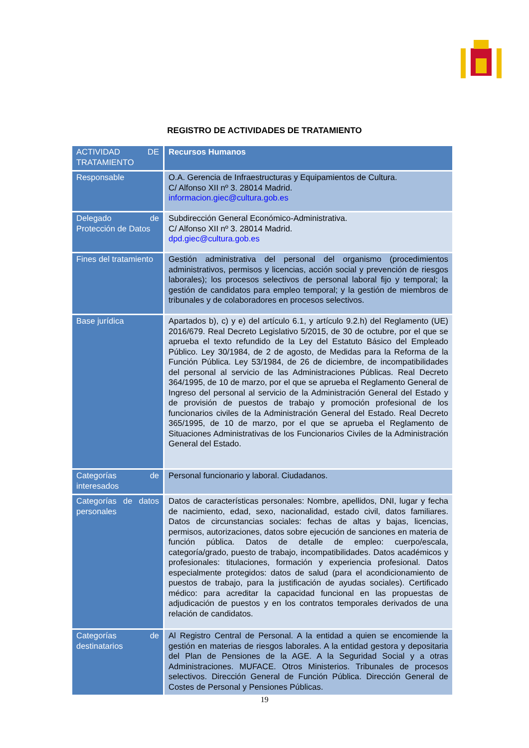REGISTRO DE ACTIVIDADES DE TRATAMIENTO
| ACTIVIDAD DE TRATAMIENTO | Recursos Humanos |
| --- | --- |
| Responsable | O.A. Gerencia de Infraestructuras y Equipamientos de Cultura. C/ Alfonso XII nº 3. 28014 Madrid. informacion.giec@cultura.gob.es |
| Delegado de Protección de Datos | Subdirección General Económico-Administrativa. C/ Alfonso XII nº 3. 28014 Madrid. dpd.giec@cultura.gob.es |
| Fines del tratamiento | Gestión administrativa del personal del organismo (procedimientos administrativos, permisos y licencias, acción social y prevención de riesgos laborales); los procesos selectivos de personal laboral fijo y temporal; la gestión de candidatos para empleo temporal; y la gestión de miembros de tribunales y de colaboradores en procesos selectivos. |
| Base jurídica | Apartados b), c) y e) del artículo 6.1, y artículo 9.2.h) del Reglamento (UE) 2016/679. Real Decreto Legislativo 5/2015, de 30 de octubre, por el que se aprueba el texto refundido de la Ley del Estatuto Básico del Empleado Público. Ley 30/1984, de 2 de agosto, de Medidas para la Reforma de la Función Pública. Ley 53/1984, de 26 de diciembre, de incompatibilidades del personal al servicio de las Administraciones Públicas. Real Decreto 364/1995, de 10 de marzo, por el que se aprueba el Reglamento General de Ingreso del personal al servicio de la Administración General del Estado y de provisión de puestos de trabajo y promoción profesional de los funcionarios civiles de la Administración General del Estado. Real Decreto 365/1995, de 10 de marzo, por el que se aprueba el Reglamento de Situaciones Administrativas de los Funcionarios Civiles de la Administración General del Estado. |
| Categorías de interesados | Personal funcionario y laboral. Ciudadanos. |
| Categorías de datos personales | Datos de características personales: Nombre, apellidos, DNI, lugar y fecha de nacimiento, edad, sexo, nacionalidad, estado civil, datos familiares. Datos de circunstancias sociales: fechas de altas y bajas, licencias, permisos, autorizaciones, datos sobre ejecución de sanciones en materia de función pública. Datos de detalle de empleo: cuerpo/escala, categoría/grado, puesto de trabajo, incompatibilidades. Datos académicos y profesionales: titulaciones, formación y experiencia profesional. Datos especialmente protegidos: datos de salud (para el acondicionamiento de puestos de trabajo, para la justificación de ayudas sociales). Certificado médico: para acreditar la capacidad funcional en las propuestas de adjudicación de puestos y en los contratos temporales derivados de una relación de candidatos. |
| Categorías de destinatarios | Al Registro Central de Personal. A la entidad a quien se encomiende la gestión en materias de riesgos laborales. A la entidad gestora y depositaria del Plan de Pensiones de la AGE. A la Seguridad Social y a otras Administraciones. MUFACE. Otros Ministerios. Tribunales de procesos selectivos. Dirección General de Función Pública. Dirección General de Costes de Personal y Pensiones Públicas. |
19